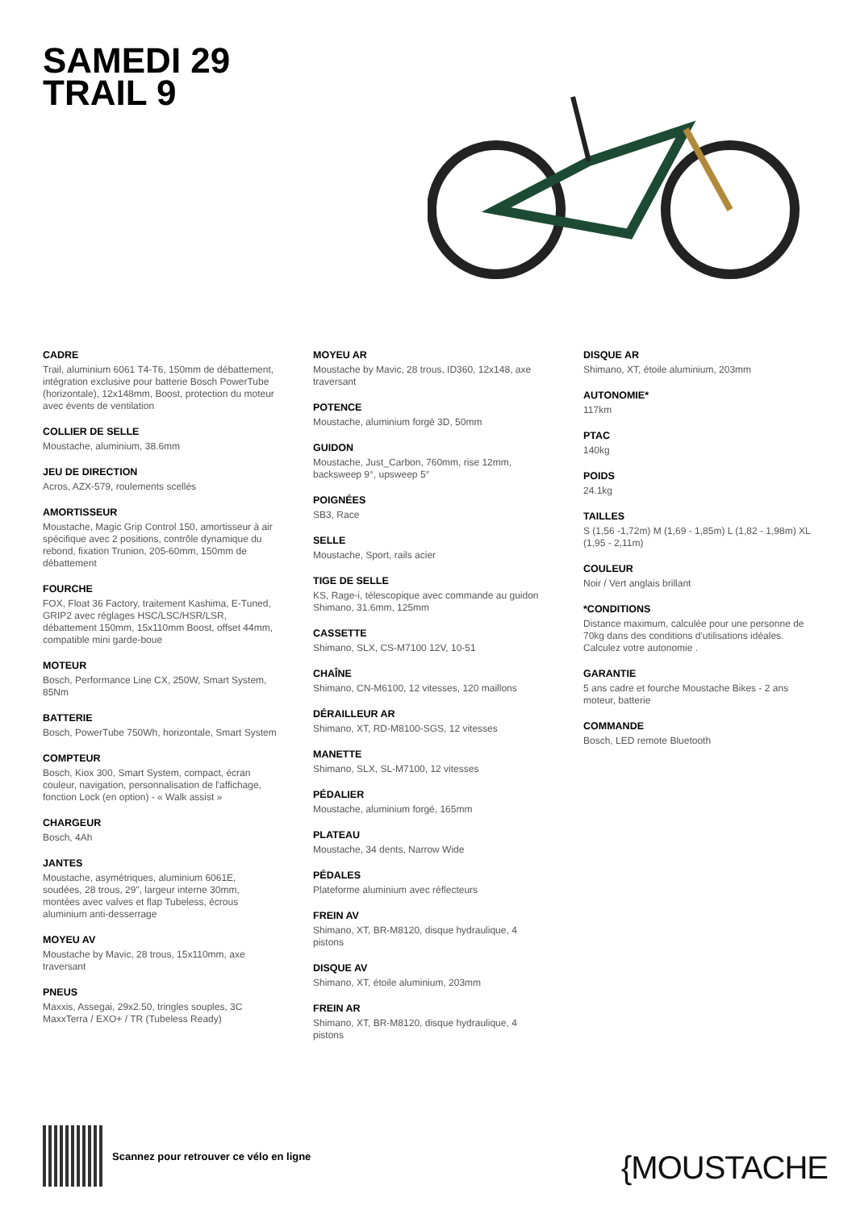SAMEDI 29
TRAIL 9
CADRE
Trail, aluminium 6061 T4-T6, 150mm de débattement, intégration exclusive pour batterie Bosch PowerTube (horizontale), 12x148mm, Boost, protection du moteur avec évents de ventilation
COLLIER DE SELLE
Moustache, aluminium, 38.6mm
JEU DE DIRECTION
Acros, AZX-579, roulements scellés
AMORTISSEUR
Moustache, Magic Grip Control 150, amortisseur à air spécifique avec 2 positions, contrôle dynamique du rebond, fixation Trunion, 205-60mm, 150mm de débattement
FOURCHE
FOX, Float 36 Factory, traitement Kashima, E-Tuned, GRIP2 avec réglages HSC/LSC/HSR/LSR, débattement 150mm, 15x110mm Boost, offset 44mm, compatible mini garde-boue
MOTEUR
Bosch, Performance Line CX, 250W, Smart System, 85Nm
BATTERIE
Bosch, PowerTube 750Wh, horizontale, Smart System
COMPTEUR
Bosch, Kiox 300, Smart System, compact, écran couleur, navigation, personnalisation de l'affichage, fonction Lock (en option) - « Walk assist »
CHARGEUR
Bosch, 4Ah
JANTES
Moustache, asymétriques, aluminium 6061E, soudées, 28 trous, 29", largeur interne 30mm, montées avec valves et flap Tubeless, écrous aluminium anti-desserrage
MOYEU AV
Moustache by Mavic, 28 trous, 15x110mm, axe traversant
PNEUS
Maxxis, Assegai, 29x2.50, tringles souples, 3C MaxxTerra / EXO+ / TR (Tubeless Ready)
MOYEU AR
Moustache by Mavic, 28 trous, ID360, 12x148, axe traversant
POTENCE
Moustache, aluminium forgé 3D, 50mm
GUIDON
Moustache, Just_Carbon, 760mm, rise 12mm, backsweep 9°, upsweep 5°
POIGNÉES
SB3, Race
SELLE
Moustache, Sport, rails acier
TIGE DE SELLE
KS, Rage-i, télescopique avec commande au guidon Shimano, 31.6mm, 125mm
CASSETTE
Shimano, SLX, CS-M7100 12V, 10-51
CHAÎNE
Shimano, CN-M6100, 12 vitesses, 120 maillons
DÉRAILLEUR AR
Shimano, XT, RD-M8100-SGS, 12 vitesses
MANETTE
Shimano, SLX, SL-M7100, 12 vitesses
PÉDALIER
Moustache, aluminium forgé, 165mm
PLATEAU
Moustache, 34 dents, Narrow Wide
PÉDALES
Plateforme aluminium avec réflecteurs
FREIN AV
Shimano, XT, BR-M8120, disque hydraulique, 4 pistons
DISQUE AV
Shimano, XT, étoile aluminium, 203mm
FREIN AR
Shimano, XT, BR-M8120, disque hydraulique, 4 pistons
DISQUE AR
Shimano, XT, étoile aluminium, 203mm
AUTONOMIE*
117km
PTAC
140kg
POIDS
24.1kg
TAILLES
S (1,56 -1,72m) M (1,69 - 1,85m) L (1,82 - 1,98m) XL (1,95 - 2,11m)
COULEUR
Noir / Vert anglais brillant
*CONDITIONS
Distance maximum, calculée pour une personne de 70kg dans des conditions d'utilisations idéales. Calculez votre autonomie .
GARANTIE
5 ans cadre et fourche Moustache Bikes - 2 ans moteur, batterie
COMMANDE
Bosch, LED remote Bluetooth
Scannez pour retrouver ce vélo en ligne
{MOUSTACHE